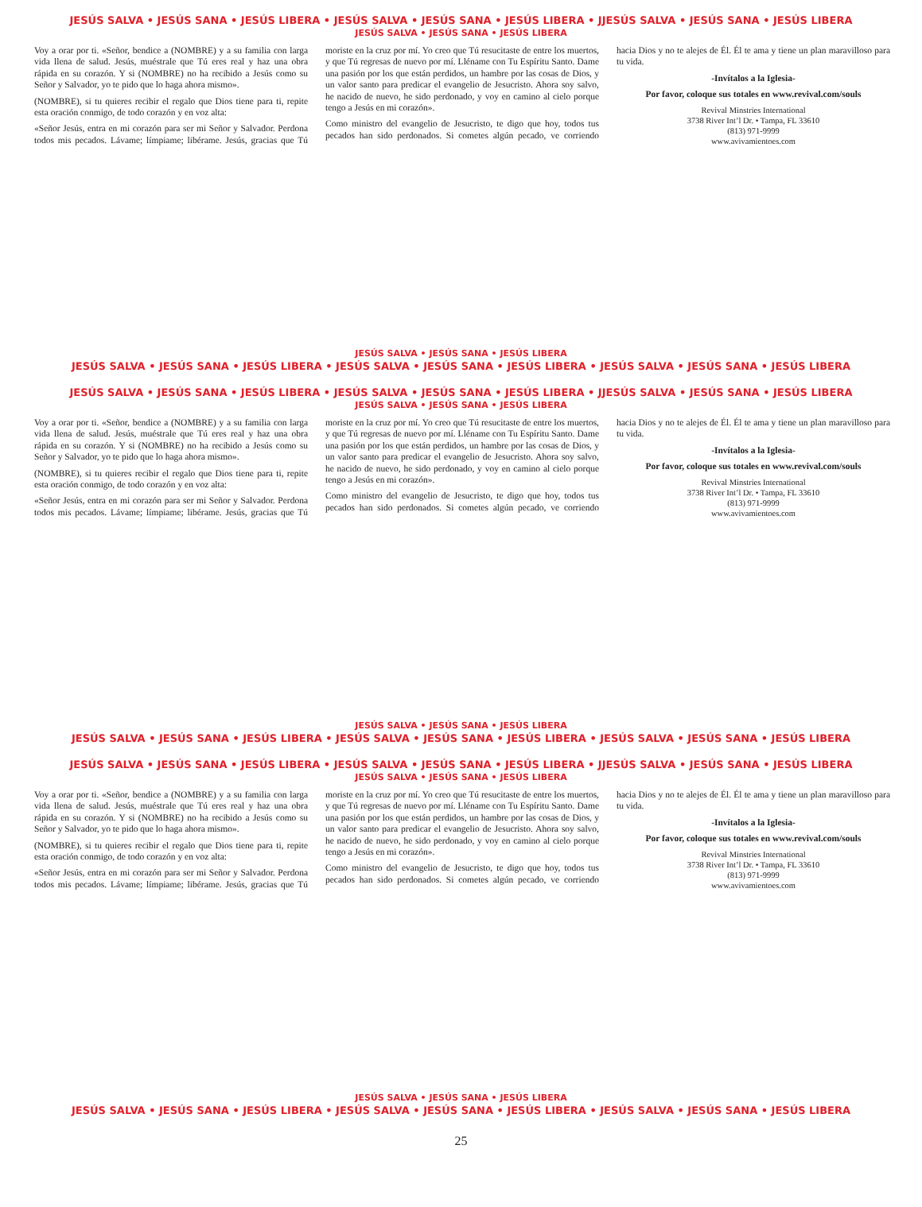JESÚS SALVA • JESÚS SANA • JESÚS LIBERA • JESÚS SALVA • JESÚS SANA • JESÚS LIBERA • JJESÚS SALVA • JESÚS SANA • JESÚS LIBERA
JESÚS SALVA • JESÚS SANA • JESÚS LIBERA
Voy a orar por ti. «Señor, bendice a (NOMBRE) y a su familia con larga vida llena de salud. Jesús, muéstrale que Tú eres real y haz una obra rápida en su corazón. Y si (NOMBRE) no ha recibido a Jesús como su Señor y Salvador, yo te pido que lo haga ahora mismo».
(NOMBRE), si tu quieres recibir el regalo que Dios tiene para ti, repite esta oración conmigo, de todo corazón y en voz alta:
«Señor Jesús, entra en mi corazón para ser mi Señor y Salvador. Perdona todos mis pecados. Lávame; límpiame; libérame. Jesús, gracias que Tú moriste en la cruz por mí. Yo creo que Tú resucitaste de entre los muertos, y que Tú regresas de nuevo por mí. Lléname con Tu Espíritu Santo. Dame una pasión por los que están perdidos, un hambre por las cosas de Dios, y un valor santo para predicar el evangelio de Jesucristo. Ahora soy salvo, he nacido de nuevo, he sido perdonado, y voy en camino al cielo porque tengo a Jesús en mi corazón».
Como ministro del evangelio de Jesucristo, te digo que hoy, todos tus pecados han sido perdonados. Si cometes algún pecado, ve corriendo hacia Dios y no te alejes de Él. Él te ama y tiene un plan maravilloso para tu vida.
-Invítalos a la Iglesia-
Por favor, coloque sus totales en www.revival.com/souls
Revival Minstries International
3738 River Int’l Dr. • Tampa, FL 33610
(813) 971-9999
www.avivamientoes.com
JESÚS SALVA • JESÚS SANA • JESÚS LIBERA
JESÚS SALVA • JESÚS SANA • JESÚS LIBERA • JESÚS SALVA • JESÚS SANA • JESÚS LIBERA • JESÚS SALVA • JESÚS SANA • JESÚS LIBERA
JESÚS SALVA • JESÚS SANA • JESÚS LIBERA • JESÚS SALVA • JESÚS SANA • JESÚS LIBERA • JJESÚS SALVA • JESÚS SANA • JESÚS LIBERA
JESÚS SALVA • JESÚS SANA • JESÚS LIBERA
Voy a orar por ti. «Señor, bendice a (NOMBRE) y a su familia con larga vida llena de salud. Jesús, muéstrale que Tú eres real y haz una obra rápida en su corazón. Y si (NOMBRE) no ha recibido a Jesús como su Señor y Salvador, yo te pido que lo haga ahora mismo».
(NOMBRE), si tu quieres recibir el regalo que Dios tiene para ti, repite esta oración conmigo, de todo corazón y en voz alta:
«Señor Jesús, entra en mi corazón para ser mi Señor y Salvador. Perdona todos mis pecados. Lávame; límpiame; libérame. Jesús, gracias que Tú moriste en la cruz por mí. Yo creo que Tú resucitaste de entre los muertos, y que Tú regresas de nuevo por mí. Lléname con Tu Espíritu Santo. Dame una pasión por los que están perdidos, un hambre por las cosas de Dios, y un valor santo para predicar el evangelio de Jesucristo. Ahora soy salvo, he nacido de nuevo, he sido perdonado, y voy en camino al cielo porque tengo a Jesús en mi corazón».
Como ministro del evangelio de Jesucristo, te digo que hoy, todos tus pecados han sido perdonados. Si cometes algún pecado, ve corriendo hacia Dios y no te alejes de Él. Él te ama y tiene un plan maravilloso para tu vida.
-Invítalos a la Iglesia-
Por favor, coloque sus totales en www.revival.com/souls
Revival Minstries International
3738 River Int’l Dr. • Tampa, FL 33610
(813) 971-9999
www.avivamientoes.com
JESÚS SALVA • JESÚS SANA • JESÚS LIBERA
JESÚS SALVA • JESÚS SANA • JESÚS LIBERA • JESÚS SALVA • JESÚS SANA • JESÚS LIBERA • JESÚS SALVA • JESÚS SANA • JESÚS LIBERA
JESÚS SALVA • JESÚS SANA • JESÚS LIBERA • JESÚS SALVA • JESÚS SANA • JESÚS LIBERA • JJESÚS SALVA • JESÚS SANA • JESÚS LIBERA
JESÚS SALVA • JESÚS SANA • JESÚS LIBERA
Voy a orar por ti. «Señor, bendice a (NOMBRE) y a su familia con larga vida llena de salud. Jesús, muéstrale que Tú eres real y haz una obra rápida en su corazón. Y si (NOMBRE) no ha recibido a Jesús como su Señor y Salvador, yo te pido que lo haga ahora mismo».
(NOMBRE), si tu quieres recibir el regalo que Dios tiene para ti, repite esta oración conmigo, de todo corazón y en voz alta:
«Señor Jesús, entra en mi corazón para ser mi Señor y Salvador. Perdona todos mis pecados. Lávame; límpiame; libérame. Jesús, gracias que Tú moriste en la cruz por mí. Yo creo que Tú resucitaste de entre los muertos, y que Tú regresas de nuevo por mí. Lléname con Tu Espíritu Santo. Dame una pasión por los que están perdidos, un hambre por las cosas de Dios, y un valor santo para predicar el evangelio de Jesucristo. Ahora soy salvo, he nacido de nuevo, he sido perdonado, y voy en camino al cielo porque tengo a Jesús en mi corazón».
Como ministro del evangelio de Jesucristo, te digo que hoy, todos tus pecados han sido perdonados. Si cometes algún pecado, ve corriendo hacia Dios y no te alejes de Él. Él te ama y tiene un plan maravilloso para tu vida.
-Invítalos a la Iglesia-
Por favor, coloque sus totales en www.revival.com/souls
Revival Minstries International
3738 River Int’l Dr. • Tampa, FL 33610
(813) 971-9999
www.avivamientoes.com
JESÚS SALVA • JESÚS SANA • JESÚS LIBERA
JESÚS SALVA • JESÚS SANA • JESÚS LIBERA • JESÚS SALVA • JESÚS SANA • JESÚS LIBERA • JESÚS SALVA • JESÚS SANA • JESÚS LIBERA
25